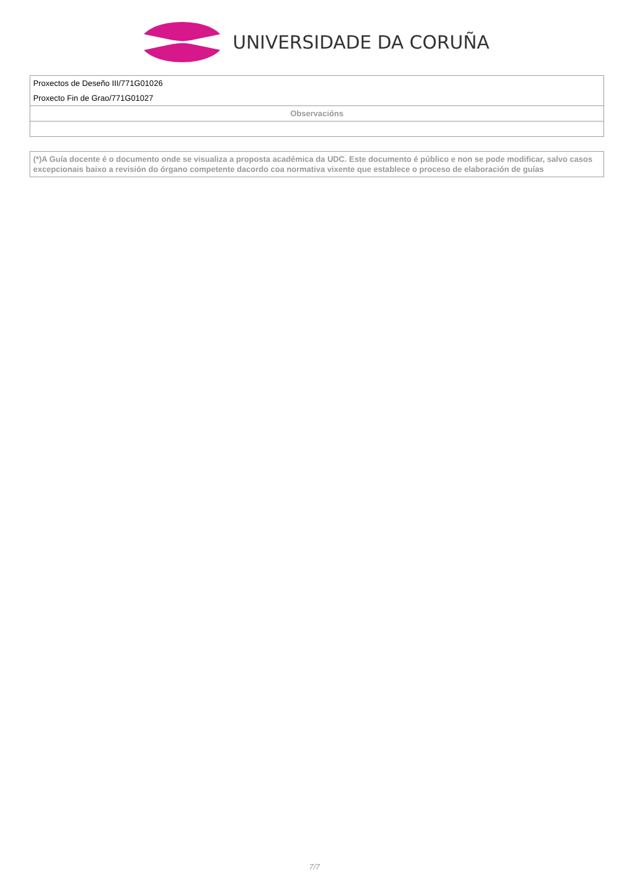UNIVERSIDADE DA CORUÑA
| Proxectos de Deseño III/771G01026 Proxecto Fin de Grao/771G01027 |
| Observacións |
| (*)A Guía docente é o documento onde se visualiza a proposta académica da UDC. Este documento é público e non se pode modificar, salvo casos excepcionais baixo a revisión do órgano competente dacordo coa normativa vixente que establece o proceso de elaboración de guías |
7/7